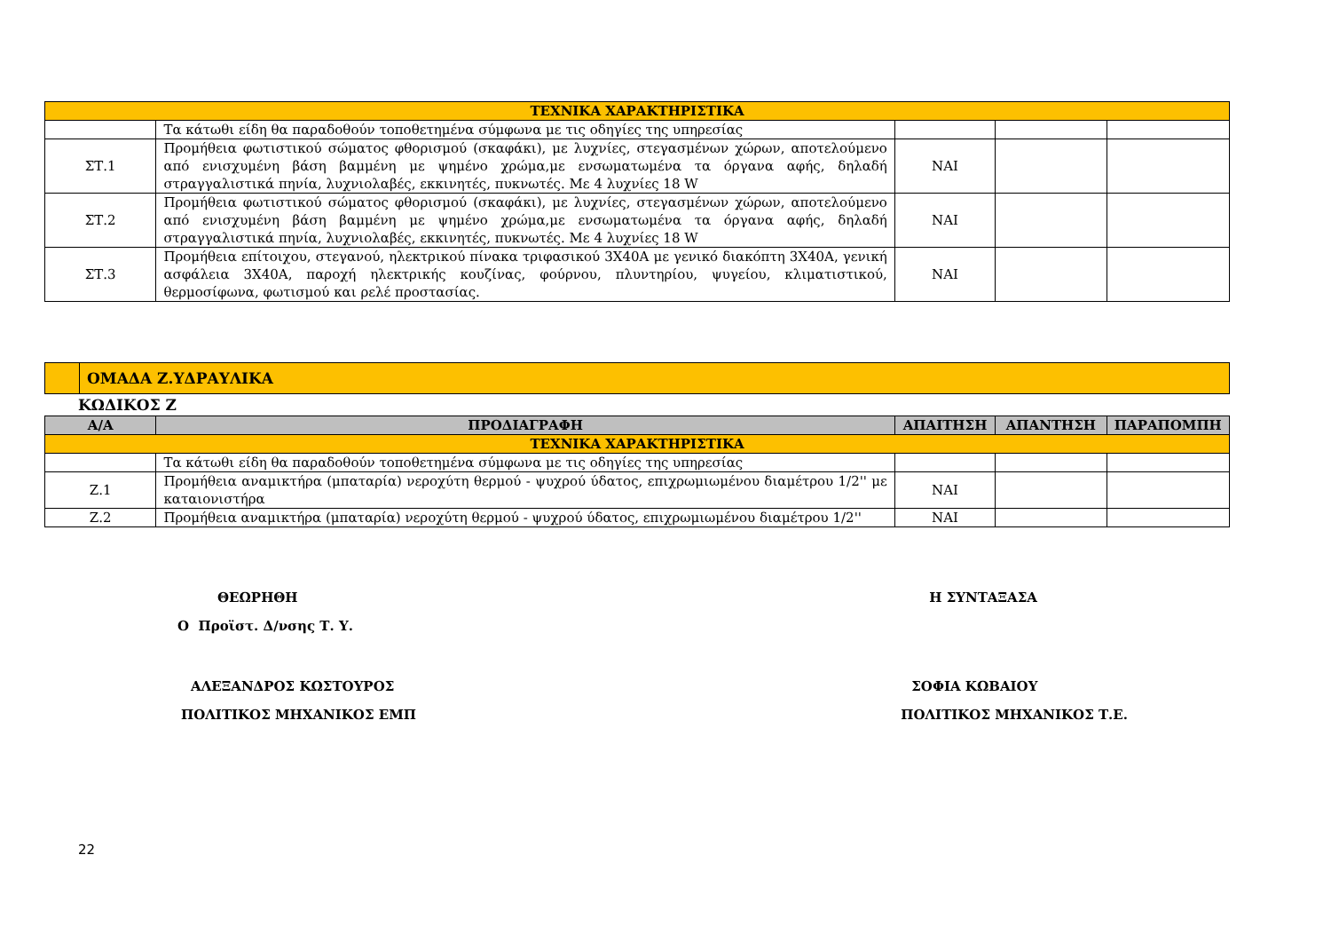| ΤΕΧΝΙΚΑ ΧΑΡΑΚΤΗΡΙΣΤΙΚΑ | | | | |
| | Τα κάτωθι είδη θα παραδοθούν τοποθετημένα σύμφωνα με τις οδηγίες της υπηρεσίας | | | |
| ΣΤ.1 | Προμήθεια φωτιστικού σώματος φθορισμού (σκαφάκι), με λυχνίες, στεγασμένων χώρων, αποτελούμενο από ενισχυμένη βάση βαμμένη με ψημένο χρώμα,με ενσωματωμένα τα όργανα αφής, δηλαδή στραγγαλιστικά πηνία, λυχνιολαβές, εκκινητές, πυκνωτές. Με 4 λυχνίες 18 W | ΝΑΙ | | |
| ΣΤ.2 | Προμήθεια φωτιστικού σώματος φθορισμού (σκαφάκι), με λυχνίες, στεγασμένων χώρων, αποτελούμενο από ενισχυμένη βάση βαμμένη με ψημένο χρώμα,με ενσωματωμένα τα όργανα αφής, δηλαδή στραγγαλιστικά πηνία, λυχνιολαβές, εκκινητές, πυκνωτές. Με 4 λυχνίες 18 W | ΝΑΙ | | |
| ΣΤ.3 | Προμήθεια επίτοιχου, στεγανού, ηλεκτρικού πίνακα τριφασικού 3Χ40Α με γενικό διακόπτη 3Χ40Α, γενική ασφάλεια 3Χ40Α, παροχή ηλεκτρικής κουζίνας, φούρνου, πλυντηρίου, ψυγείου, κλιματιστικού, θερμοσίφωνα, φωτισμού και ρελέ προστασίας. | ΝΑΙ | | |
| | ΟΜΑΔΑ Ζ.ΥΔΡΑΥΛΙΚΑ |
ΚΩΔΙΚΟΣ Ζ
| Α/Α | ΠΡΟΔΙΑΓΡΑΦΗ | ΑΠΑΙΤΗΣΗ | ΑΠΑΝΤΗΣΗ | ΠΑΡΑΠΟΜΠΗ |
| --- | --- | --- | --- | --- |
| ΤΕΧΝΙΚΑ ΧΑΡΑΚΤΗΡΙΣΤΙΚΑ | | | | |
| | Τα κάτωθι είδη θα παραδοθούν τοποθετημένα σύμφωνα με τις οδηγίες της υπηρεσίας | | | |
| Ζ.1 | Προμήθεια αναμικτήρα (μπαταρία) νεροχύτη θερμού - ψυχρού ύδατος, επιχρωμιωμένου διαμέτρου 1/2'' με καταιονιστήρα | ΝΑΙ | | |
| Ζ.2 | Προμήθεια αναμικτήρα (μπαταρία) νεροχύτη θερμού - ψυχρού ύδατος, επιχρωμιωμένου διαμέτρου 1/2'' | ΝΑΙ | | |
ΘΕΩΡΗΘΗ
Ο Προϊστ. Δ/νσης Τ. Υ.
ΑΛΕΞΑΝΔΡΟΣ ΚΩΣΤΟΥΡΟΣ
ΠΟΛΙΤΙΚΟΣ ΜΗΧΑΝΙΚΟΣ ΕΜΠ
Η ΣΥΝΤΑΞΑΣΑ
ΣΟΦΙΑ ΚΩΒΑΙΟΥ
ΠΟΛΙΤΙΚΟΣ ΜΗΧΑΝΙΚΟΣ Τ.Ε.
22